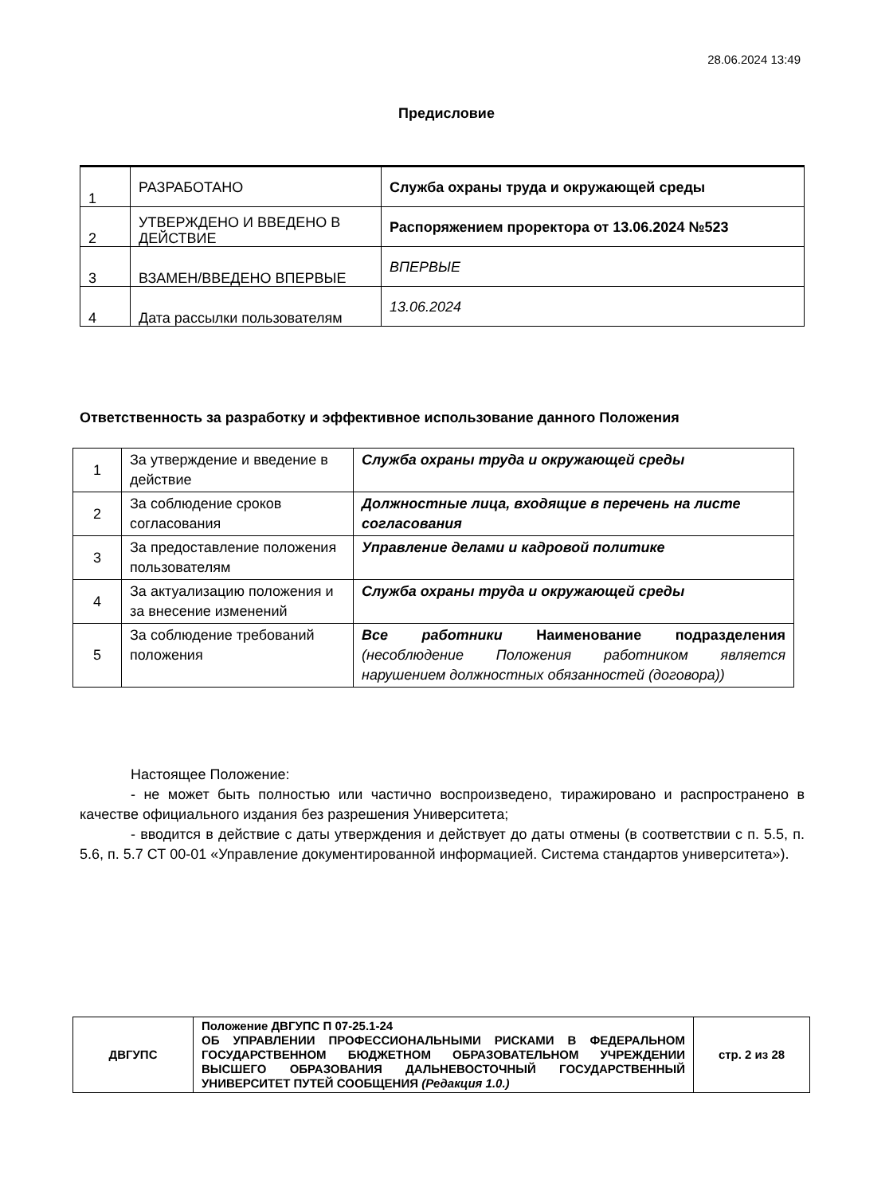28.06.2024 13:49
Предисловие
| 1 | РАЗРАБОТАНО | Служба охраны труда и окружающей среды |
| 2 | УТВЕРЖДЕНО И ВВЕДЕНО В ДЕЙСТВИЕ | Распоряжением проректора от 13.06.2024 №523 |
| 3 | ВЗАМЕН/ВВЕДЕНО ВПЕРВЫЕ | ВПЕРВЫЕ |
| 4 | Дата рассылки пользователям | 13.06.2024 |
Ответственность за разработку и эффективное использование данного Положения
| 1 | За утверждение и введение в действие | Служба охраны труда и окружающей среды |
| 2 | За соблюдение сроков согласования | Должностные лица, входящие в перечень на листе согласования |
| 3 | За предоставление положения пользователям | Управление делами и кадровой политике |
| 4 | За актуализацию положения и за внесение изменений | Служба охраны труда и окружающей среды |
| 5 | За соблюдение требований положения | Все работники Наименование подразделения (несоблюдение Положения работником является нарушением должностных обязанностей (договора)) |
Настоящее Положение:
- не может быть полностью или частично воспроизведено, тиражировано и распространено в качестве официального издания без разрешения Университета;
- вводится в действие с даты утверждения и действует до даты отмены (в соответствии с п. 5.5, п. 5.6, п. 5.7 СТ 00-01 «Управление документированной информацией. Система стандартов университета»).
| ДВГУПС | Положение ДВГУПС П 07-25.1-24 ОБ УПРАВЛЕНИИ ПРОФЕССИОНАЛЬНЫМИ РИСКАМИ В ФЕДЕРАЛЬНОМ ГОСУДАРСТВЕННОМ БЮДЖЕТНОМ ОБРАЗОВАТЕЛЬНОМ УЧРЕЖДЕНИИ ВЫСШЕГО ОБРАЗОВАНИЯ ДАЛЬНЕВОСТОЧНЫЙ ГОСУДАРСТВЕННЫЙ УНИВЕРСИТЕТ ПУТЕЙ СООБЩЕНИЯ (Редакция 1.0.) | стр. 2 из 28 |